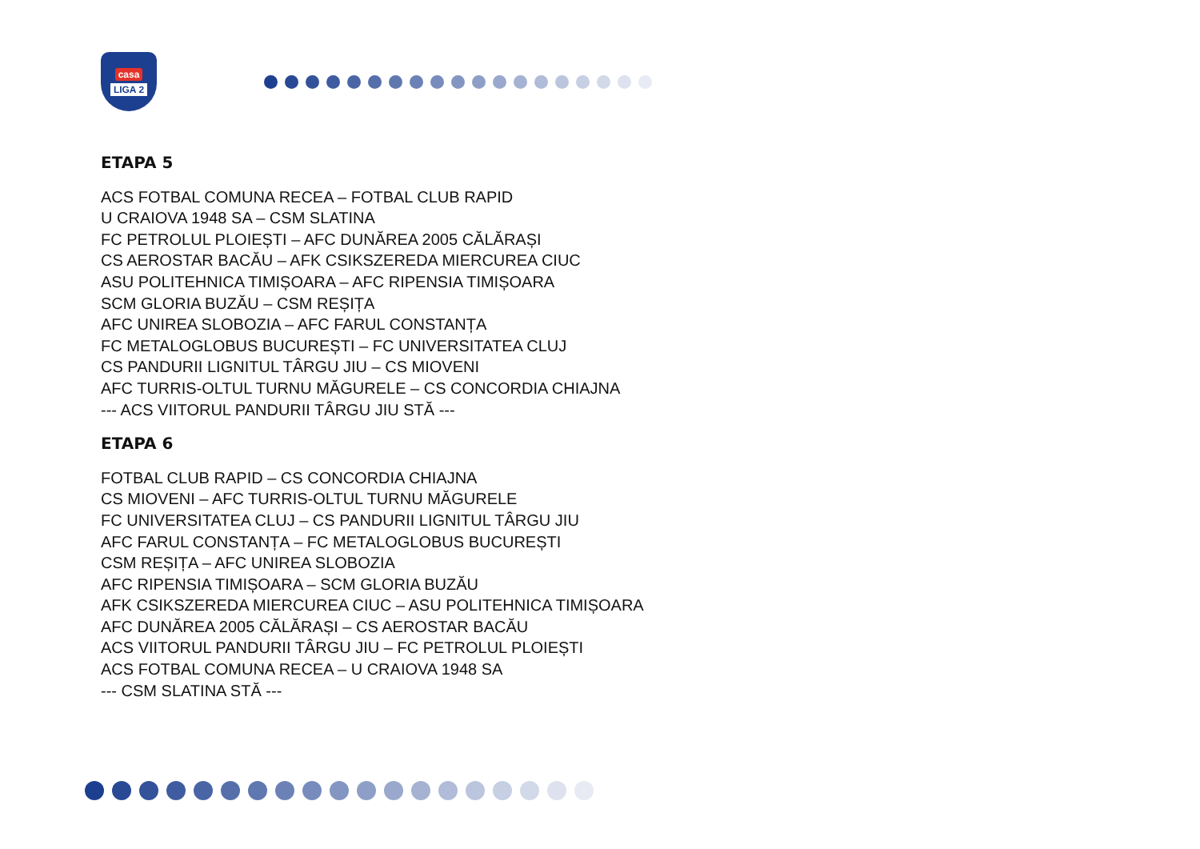casa
LIGA 2
ETAPA 5
ACS FOTBAL COMUNA RECEA – FOTBAL CLUB RAPID
U CRAIOVA 1948 SA – CSM SLATINA
FC PETROLUL PLOIEȘTI – AFC DUNĂREA 2005 CĂLĂRAȘI
CS AEROSTAR BACĂU – AFK CSIKSZEREDA MIERCUREA CIUC
ASU POLITEHNICA TIMIȘOARA – AFC RIPENSIA TIMIȘOARA
SCM GLORIA BUZĂU – CSM REȘIȚA
AFC UNIREA SLOBOZIA – AFC FARUL CONSTANȚA
FC METALOGLOBUS BUCUREȘTI – FC UNIVERSITATEA CLUJ
CS PANDURII LIGNITUL TÂRGU JIU – CS MIOVENI
AFC TURRIS-OLTUL TURNU MĂGURELE – CS CONCORDIA CHIAJNA
--- ACS VIITORUL PANDURII TÂRGU JIU STĂ ---
ETAPA 6
FOTBAL CLUB RAPID – CS CONCORDIA CHIAJNA
CS MIOVENI – AFC TURRIS-OLTUL TURNU MĂGURELE
FC UNIVERSITATEA CLUJ – CS PANDURII LIGNITUL TÂRGU JIU
AFC FARUL CONSTANȚA – FC METALOGLOBUS BUCUREȘTI
CSM REȘIȚA – AFC UNIREA SLOBOZIA
AFC RIPENSIA TIMIȘOARA – SCM GLORIA BUZĂU
AFK CSIKSZEREDA MIERCUREA CIUC – ASU POLITEHNICA TIMIȘOARA
AFC DUNĂREA 2005 CĂLĂRAȘI – CS AEROSTAR BACĂU
ACS VIITORUL PANDURII TÂRGU JIU – FC PETROLUL PLOIEȘTI
ACS FOTBAL COMUNA RECEA – U CRAIOVA 1948 SA
--- CSM SLATINA STĂ ---